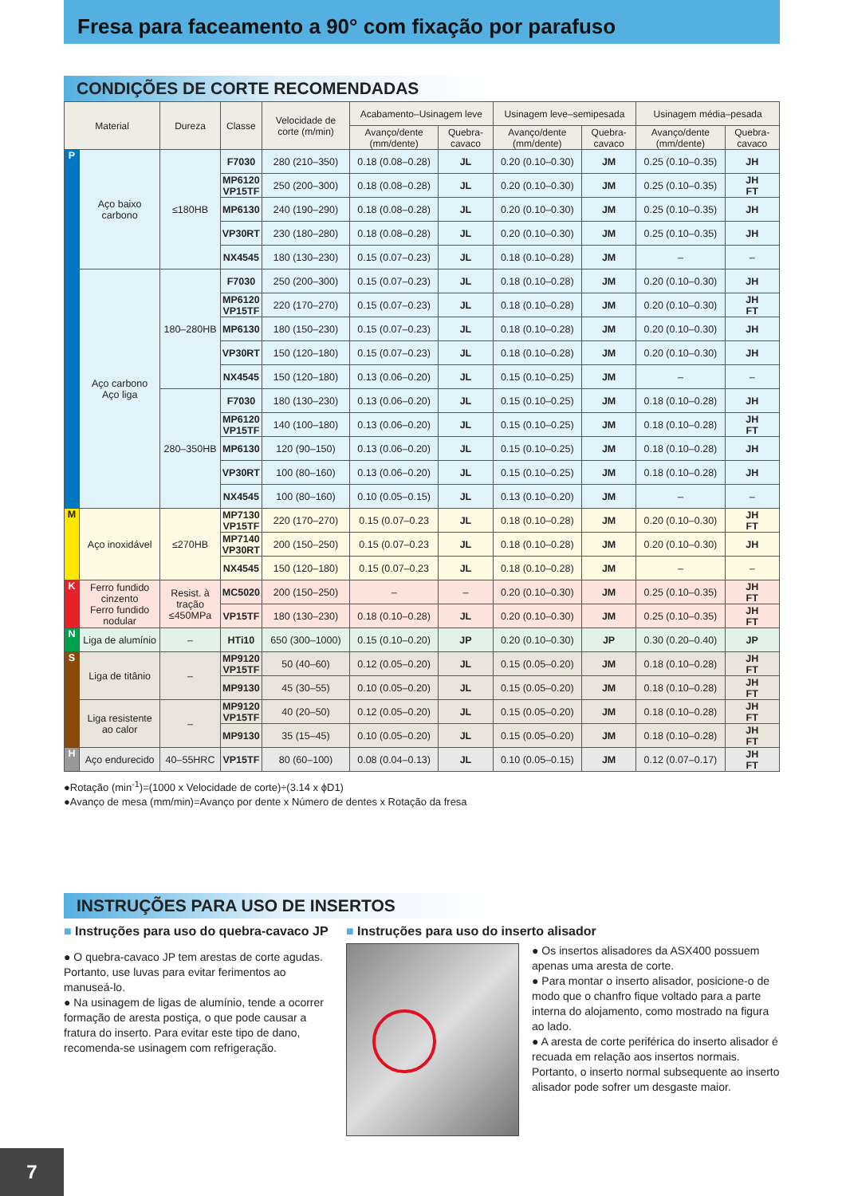Fresa para faceamento a 90° com fixação por parafuso
CONDIÇÕES DE CORTE RECOMENDADAS
| Material | | Dureza | Classe | Velocidade de corte (m/min) | Acabamento–Usinagem leve | | Usinagem leve–semipesada | | Usinagem média–pesada | |
| --- | --- | --- | --- | --- | --- | --- | --- | --- | --- | --- |
| | | | | | Avanço/dente (mm/dente) | Quebra-cavaco | Avanço/dente (mm/dente) | Quebra-cavaco | Avanço/dente (mm/dente) | Quebra-cavaco |
| P | Aço baixo carbono | ≤180HB | F7030 | 280 (210–350) | 0.18 (0.08–0.28) | JL | 0.20 (0.10–0.30) | JM | 0.25 (0.10–0.35) | JH |
| | | | MP6120 VP15TF | 250 (200–300) | 0.18 (0.08–0.28) | JL | 0.20 (0.10–0.30) | JM | 0.25 (0.10–0.35) | JH FT |
| | | | MP6130 | 240 (190–290) | 0.18 (0.08–0.28) | JL | 0.20 (0.10–0.30) | JM | 0.25 (0.10–0.35) | JH |
| | | | VP30RT | 230 (180–280) | 0.18 (0.08–0.28) | JL | 0.20 (0.10–0.30) | JM | 0.25 (0.10–0.35) | JH |
| | | | NX4545 | 180 (130–230) | 0.15 (0.07–0.23) | JL | 0.18 (0.10–0.28) | JM | – | – |
| | Aço carbono Aço liga | 180–280HB | F7030 | 250 (200–300) | 0.15 (0.07–0.23) | JL | 0.18 (0.10–0.28) | JM | 0.20 (0.10–0.30) | JH |
| | | | MP6120 VP15TF | 220 (170–270) | 0.15 (0.07–0.23) | JL | 0.18 (0.10–0.28) | JM | 0.20 (0.10–0.30) | JH FT |
| | | | MP6130 | 180 (150–230) | 0.15 (0.07–0.23) | JL | 0.18 (0.10–0.28) | JM | 0.20 (0.10–0.30) | JH |
| | | | VP30RT | 150 (120–180) | 0.15 (0.07–0.23) | JL | 0.18 (0.10–0.28) | JM | 0.20 (0.10–0.30) | JH |
| | | | NX4545 | 150 (120–180) | 0.13 (0.06–0.20) | JL | 0.15 (0.10–0.25) | JM | – | – |
| | | 280–350HB | F7030 | 180 (130–230) | 0.13 (0.06–0.20) | JL | 0.15 (0.10–0.25) | JM | 0.18 (0.10–0.28) | JH |
| | | | MP6120 VP15TF | 140 (100–180) | 0.13 (0.06–0.20) | JL | 0.15 (0.10–0.25) | JM | 0.18 (0.10–0.28) | JH FT |
| | | | MP6130 | 120 (90–150) | 0.13 (0.06–0.20) | JL | 0.15 (0.10–0.25) | JM | 0.18 (0.10–0.28) | JH |
| | | | VP30RT | 100 (80–160) | 0.13 (0.06–0.20) | JL | 0.15 (0.10–0.25) | JM | 0.18 (0.10–0.28) | JH |
| | | | NX4545 | 100 (80–160) | 0.10 (0.05–0.15) | JL | 0.13 (0.10–0.20) | JM | – | – |
| M | Aço inoxidável | ≤270HB | MP7130 VP15TF | 220 (170–270) | 0.15 (0.07–0.23 | JL | 0.18 (0.10–0.28) | JM | 0.20 (0.10–0.30) | JH FT |
| | | | MP7140 VP30RT | 200 (150–250) | 0.15 (0.07–0.23 | JL | 0.18 (0.10–0.28) | JM | 0.20 (0.10–0.30) | JH |
| | | | NX4545 | 150 (120–180) | 0.15 (0.07–0.23 | JL | 0.18 (0.10–0.28) | JM | – | – |
| K | Ferro fundido cinzento Ferro fundido nodular | Resist. à tração ≤450MPa | MC5020 | 200 (150–250) | – | – | 0.20 (0.10–0.30) | JM | 0.25 (0.10–0.35) | JH FT |
| | | | VP15TF | 180 (130–230) | 0.18 (0.10–0.28) | JL | 0.20 (0.10–0.30) | JM | 0.25 (0.10–0.35) | JH FT |
| N | Liga de alumínio | – | HTi10 | 650 (300–1000) | 0.15 (0.10–0.20) | JP | 0.20 (0.10–0.30) | JP | 0.30 (0.20–0.40) | JP |
| S | Liga de titânio | – | MP9120 VP15TF | 50 (40–60) | 0.12 (0.05–0.20) | JL | 0.15 (0.05–0.20) | JM | 0.18 (0.10–0.28) | JH FT |
| | | | MP9130 | 45 (30–55) | 0.10 (0.05–0.20) | JL | 0.15 (0.05–0.20) | JM | 0.18 (0.10–0.28) | JH FT |
| | Liga resistente ao calor | – | MP9120 VP15TF | 40 (20–50) | 0.12 (0.05–0.20) | JL | 0.15 (0.05–0.20) | JM | 0.18 (0.10–0.28) | JH FT |
| | | | MP9130 | 35 (15–45) | 0.10 (0.05–0.20) | JL | 0.15 (0.05–0.20) | JM | 0.18 (0.10–0.28) | JH FT |
| H | Aço endurecido | 40–55HRC | VP15TF | 80 (60–100) | 0.08 (0.04–0.13) | JL | 0.10 (0.05–0.15) | JM | 0.12 (0.07–0.17) | JH FT |
●Rotação (min<sup>-1</sup>)=(1000 x Velocidade de corte)÷(3.14 x ϕD1)
●Avanço de mesa (mm/min)=Avanço por dente x Número de dentes x Rotação da fresa
INSTRUÇÕES PARA USO DE INSERTOS
■ Instruções para uso do quebra-cavaco JP
● O quebra-cavaco JP tem arestas de corte agudas. Portanto, use luvas para evitar ferimentos ao manuseá-lo.
● Na usinagem de ligas de alumínio, tende a ocorrer formação de aresta postiça, o que pode causar a fratura do inserto. Para evitar este tipo de dano, recomenda-se usinagem com refrigeração.
■ Instruções para uso do inserto alisador
● Os insertos alisadores da ASX400 possuem apenas uma aresta de corte.
● Para montar o inserto alisador, posicione-o de modo que o chanfro fique voltado para a parte interna do alojamento, como mostrado na figura ao lado.
● A aresta de corte periférica do inserto alisador é recuada em relação aos insertos normais. Portanto, o inserto normal subsequente ao inserto alisador pode sofrer um desgaste maior.
7